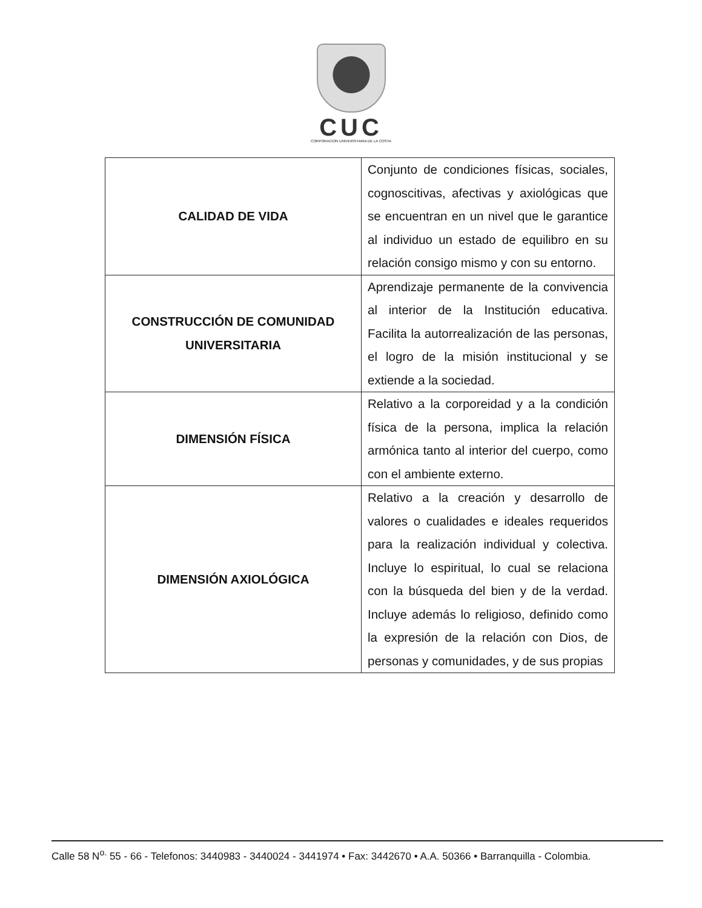CUC
CORPORACION UNIVERSITARIA DE LA COSTA
| CALIDAD DE VIDA | Conjunto de condiciones físicas, sociales, cognoscitivas, afectivas y axiológicas que se encuentran en un nivel que le garantice al individuo un estado de equilibro en su relación consigo mismo y con su entorno. |
| CONSTRUCCIÓN DE COMUNIDAD UNIVERSITARIA | Aprendizaje permanente de la convivencia al interior de la Institución educativa. Facilita la autorrealización de las personas, el logro de la misión institucional y se extiende a la sociedad. |
| DIMENSIÓN FÍSICA | Relativo a la corporeidad y a la condición física de la persona, implica la relación armónica tanto al interior del cuerpo, como con el ambiente externo. |
| DIMENSIÓN AXIOLÓGICA | Relativo a la creación y desarrollo de valores o cualidades e ideales requeridos para la realización individual y colectiva. Incluye lo espiritual, lo cual se relaciona con la búsqueda del bien y de la verdad. Incluye además lo religioso, definido como la expresión de la relación con Dios, de personas y comunidades, y de sus propias |
Calle 58 N<sup>o.</sup> 55 - 66 - Telefonos: 3440983 - 3440024 - 3441974 • Fax: 3442670 • A.A. 50366 • Barranquilla - Colombia.